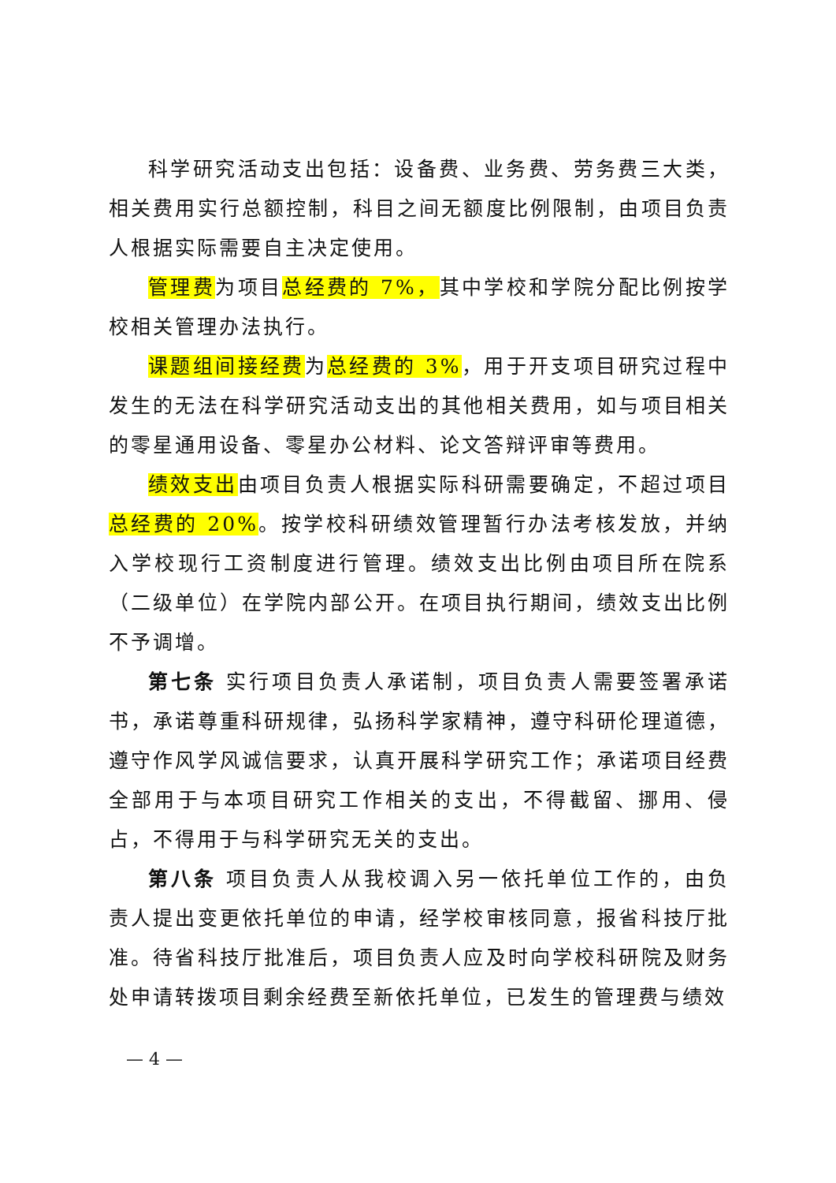科学研究活动支出包括：设备费、业务费、劳务费三大类，相关费用实行总额控制，科目之间无额度比例限制，由项目负责人根据实际需要自主决定使用。
管理费为项目总经费的 7%，其中学校和学院分配比例按学校相关管理办法执行。
课题组间接经费为总经费的 3%，用于开支项目研究过程中发生的无法在科学研究活动支出的其他相关费用，如与项目相关的零星通用设备、零星办公材料、论文答辩评审等费用。
绩效支出由项目负责人根据实际科研需要确定，不超过项目总经费的 20%。按学校科研绩效管理暂行办法考核发放，并纳入学校现行工资制度进行管理。绩效支出比例由项目所在院系（二级单位）在学院内部公开。在项目执行期间，绩效支出比例不予调增。
第七条 实行项目负责人承诺制，项目负责人需要签署承诺书，承诺尊重科研规律，弘扬科学家精神，遵守科研伦理道德，遵守作风学风诚信要求，认真开展科学研究工作；承诺项目经费全部用于与本项目研究工作相关的支出，不得截留、挪用、侵占，不得用于与科学研究无关的支出。
第八条 项目负责人从我校调入另一依托单位工作的，由负责人提出变更依托单位的申请，经学校审核同意，报省科技厅批准。待省科技厅批准后，项目负责人应及时向学校科研院及财务处申请转拨项目剩余经费至新依托单位，已发生的管理费与绩效
— 4 —